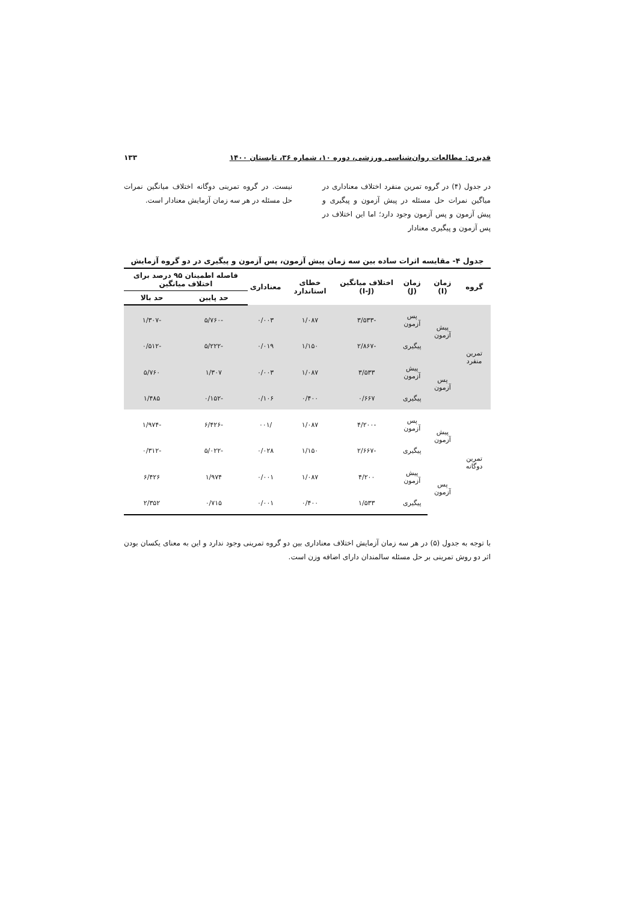قدیری: مطالعات روان‌شناسی ورزشی، دوره ۱۰، شماره ۳۶، تابستان ۱۴۰۰ ۱۳۳
در جدول (۴) در گروه تمرین منفرد اختلاف معناداری در میاگین نمرات حل مسئله در پیش آزمون و پیگیری و پیش آزمون و پس آزمون وجود دارد؛ اما این اختلاف در پس آزمون و پیگیری معنادار
نیست. در گروه تمرینی دوگانه اختلاف میانگین نمرات حل مسئله در هر سه زمان آزمایش معنادار است.
جدول ۴- مقایسه اثرات ساده بین سه زمان پیش آزمون، پس آزمون و پیگیری در دو گروه آزمایش
| گروه | زمان (I) | زمان (J) | اختلاف میانگین (I-J) | خطای استاندارد | معناداری | فاصله اطمینان ۹۵ درصد برای اختلاف میانگین | |
| --- | --- | --- | --- | --- | --- | --- | --- |
| | | | | | | حد پایین | حد بالا |
| تمرین منفرد | پیش آزمون | پس آزمون | -۳/۵۳۳ | ۱/۰۸۷ | ۰/۰۰۳ | -۵/۷۶۰ | -۱/۳۰۷ |
| | | پیگیری | -۲/۸۶۷ | ۱/۱۵۰ | ۰/۰۱۹ | -۵/۲۲۲ | -۰/۵۱۲ |
| | پس آزمون | پیش آزمون | ۳/۵۳۳ | ۱/۰۸۷ | ۰/۰۰۳ | ۱/۳۰۷ | ۵/۷۶۰ |
| | | پیگیری | ۰/۶۶۷ | ۰/۴۰۰ | ۰/۱۰۶ | -۰/۱۵۲ | ۱/۴۸۵ |
| تمرین دوگانه | پیش آزمون | پس آزمون | -۴/۲۰۰ | ۱/۰۸۷ | /۰۰۱ | -۶/۴۲۶ | -۱/۹۷۴ |
| | | پیگیری | -۲/۶۶۷ | ۱/۱۵۰ | ۰/۰۲۸ | -۵/۰۲۲ | -۰/۳۱۲ |
| | پس آزمون | پیش آزمون | ۴/۲۰۰ | ۱/۰۸۷ | ۰/۰۰۱ | ۱/۹۷۴ | ۶/۴۲۶ |
| | | پیگیری | ۱/۵۳۳ | ۰/۴۰۰ | ۰/۰۰۱ | ۰/۷۱۵ | ۲/۳۵۲ |
با توجه به جدول (۵) در هر سه زمان آزمایش اختلاف معناداری بین دو گروه تمرینی وجود ندارد و این به معنای یکسان بودن اثر دو روش تمرینی بر حل مسئله سالمندان دارای اضافه وزن است.